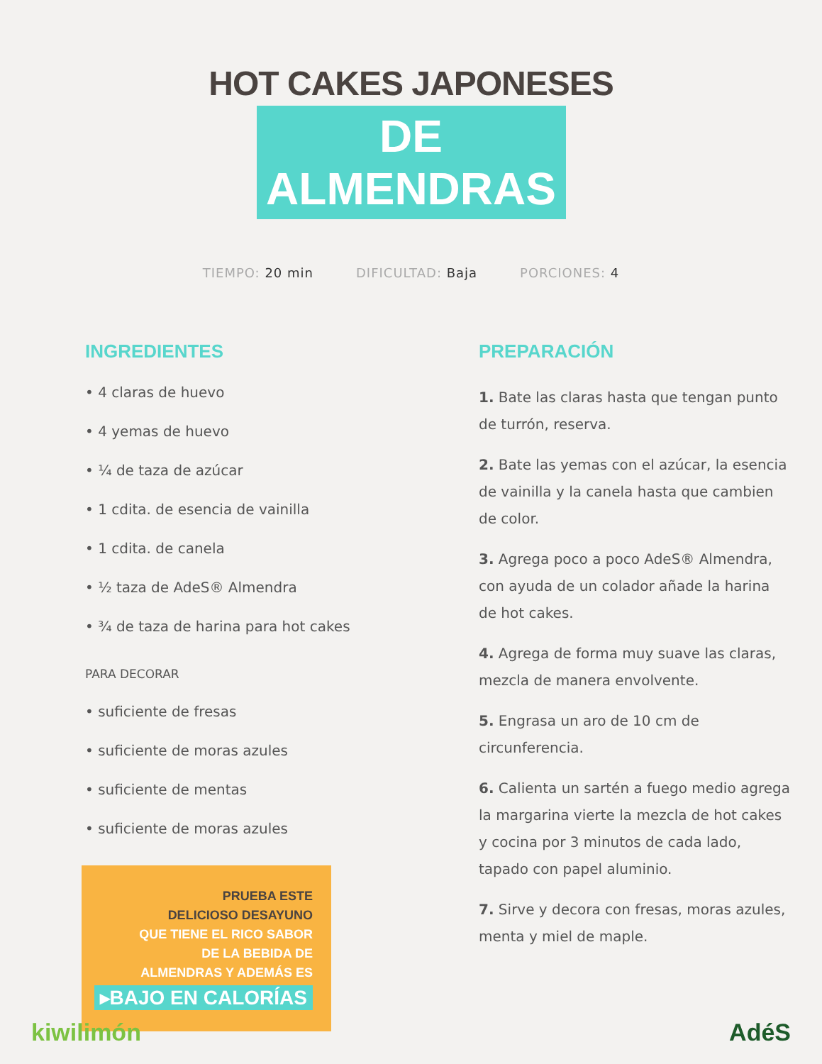HOT CAKES JAPONESES
DE ALMENDRAS
TIEMPO: 20 min DIFICULTAD: Baja PORCIONES: 4
INGREDIENTES
• 4 claras de huevo
• 4 yemas de huevo
• ¼ de taza de azúcar
• 1 cdita. de esencia de vainilla
• 1 cdita. de canela
• ½ taza de AdeS® Almendra
• ¾ de taza de harina para hot cakes
PARA DECORAR
• suficiente de fresas
• suficiente de moras azules
• suficiente de mentas
• suficiente de moras azules
PRUEBA ESTE
DELICIOSO DESAYUNO
QUE TIENE EL RICO SABOR
DE LA BEBIDA DE
ALMENDRAS Y ADEMÁS ES
▸BAJO EN CALORÍAS
PREPARACIÓN
1. Bate las claras hasta que tengan punto de turrón, reserva.
2. Bate las yemas con el azúcar, la esencia de vainilla y la canela hasta que cambien de color.
3. Agrega poco a poco AdeS® Almendra, con ayuda de un colador añade la harina de hot cakes.
4. Agrega de forma muy suave las claras, mezcla de manera envolvente.
5. Engrasa un aro de 10 cm de circunferencia.
6. Calienta un sartén a fuego medio agrega la margarina vierte la mezcla de hot cakes y cocina por 3 minutos de cada lado, tapado con papel aluminio.
7. Sirve y decora con fresas, moras azules, menta y miel de maple.
kiwilimón AdéS